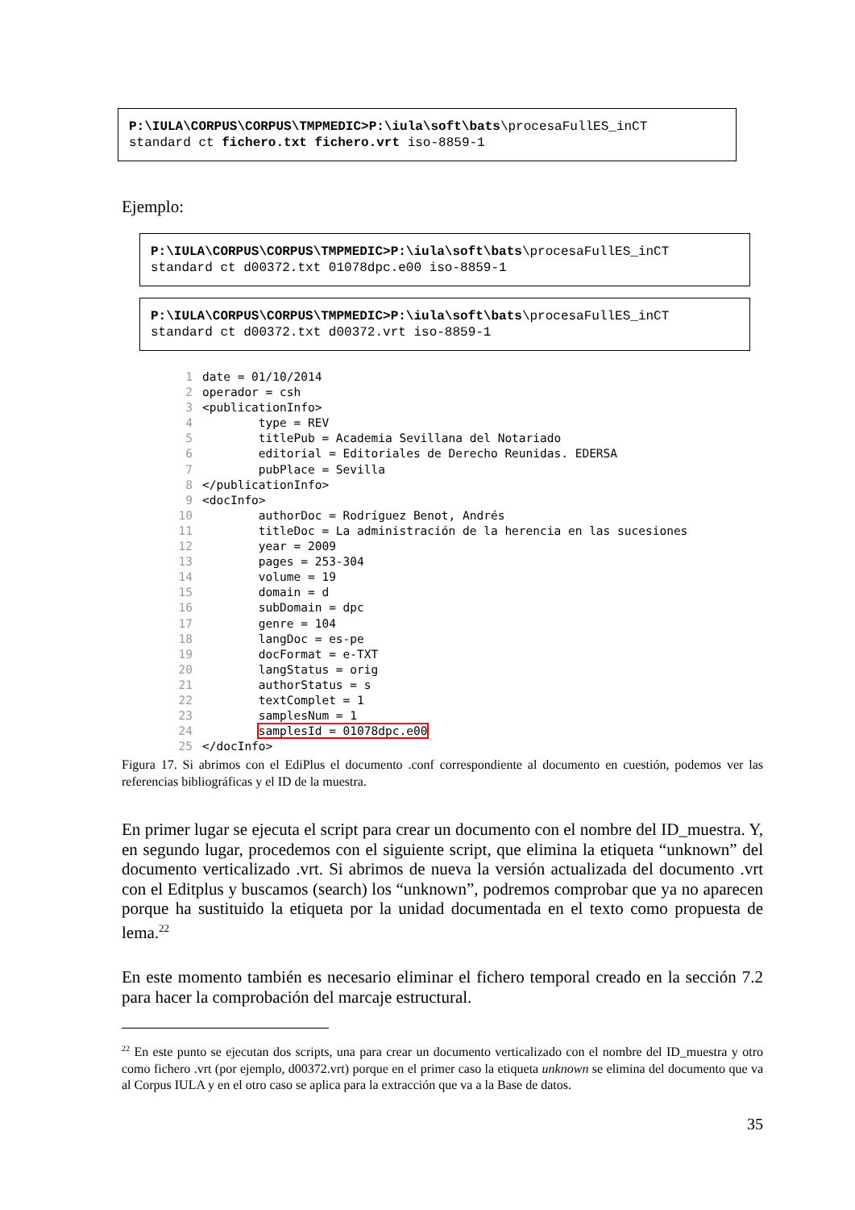P:\IULA\CORPUS\CORPUS\TMPMEDIC>P:\iula\soft\bats\procesaFullES_inCT standard ct fichero.txt fichero.vrt iso-8859-1
Ejemplo:
P:\IULA\CORPUS\CORPUS\TMPMEDIC>P:\iula\soft\bats\procesaFullES_inCT standard ct d00372.txt 01078dpc.e00 iso-8859-1
P:\IULA\CORPUS\CORPUS\TMPMEDIC>P:\iula\soft\bats\procesaFullES_inCT standard ct d00372.txt d00372.vrt iso-8859-1
1 date = 01/10/2014 2 operador = csh 3 <publicationInfo> 4 type = REV 5 titlePub = Academia Sevillana del Notariado 6 editorial = Editoriales de Derecho Reunidas. EDERSA 7 pubPlace = Sevilla 8 </publicationInfo> 9 <docInfo> 10 authorDoc = Rodríguez Benot, Andrés 11 titleDoc = La administración de la herencia en las sucesiones 12 year = 2009 13 pages = 253-304 14 volume = 19 15 domain = d 16 subDomain = dpc 17 genre = 104 18 langDoc = es-pe 19 docFormat = e-TXT 20 langStatus = orig 21 authorStatus = s 22 textComplet = 1 23 samplesNum = 1 24 samplesId = 01078dpc.e00 25 </docInfo>
Figura 17. Si abrimos con el EdiPlus el documento .conf correspondiente al documento en cuestión, podemos ver las referencias bibliográficas y el ID de la muestra.
En primer lugar se ejecuta el script para crear un documento con el nombre del ID_muestra. Y, en segundo lugar, procedemos con el siguiente script, que elimina la etiqueta “unknown” del documento verticalizado .vrt. Si abrimos de nueva la versión actualizada del documento .vrt con el Editplus y buscamos (search) los “unknown”, podremos comprobar que ya no aparecen porque ha sustituido la etiqueta por la unidad documentada en el texto como propuesta de lema.<sup>22</sup>
En este momento también es necesario eliminar el fichero temporal creado en la sección 7.2 para hacer la comprobación del marcaje estructural.
<sup>22</sup> En este punto se ejecutan dos scripts, una para crear un documento verticalizado con el nombre del ID_muestra y otro como fichero .vrt (por ejemplo, d00372.vrt) porque en el primer caso la etiqueta unknown se elimina del documento que va al Corpus IULA y en el otro caso se aplica para la extracción que va a la Base de datos.
35